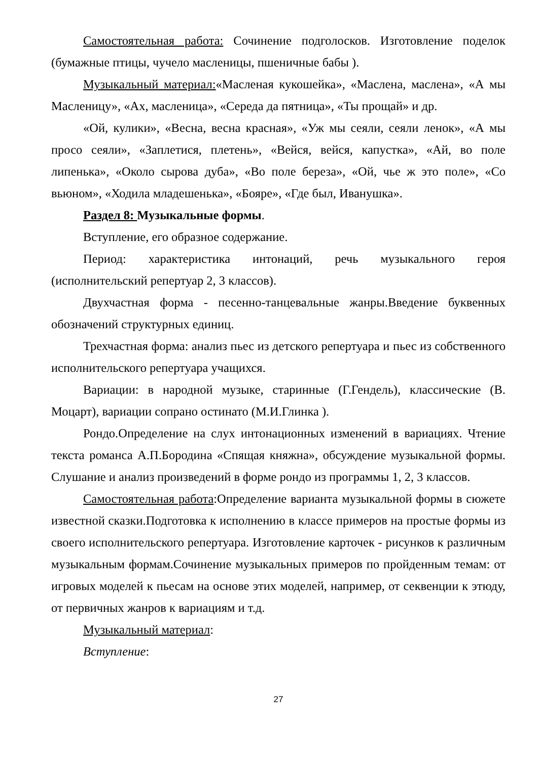Самостоятельная работа: Сочинение подголосков. Изготовление поделок (бумажные птицы, чучело масленицы, пшеничные бабы ).
Музыкальный материал:«Масленая кукошейка», «Маслена, маслена», «А мы Масленицу», «Ах, масленица», «Середа да пятница», «Ты прощай» и др.
«Ой, кулики», «Весна, весна красная», «Уж мы сеяли, сеяли ленок», «А мы просо сеяли», «Заплетися, плетень», «Вейся, вейся, капустка», «Ай, во поле липенька», «Около сырова дуба», «Во поле береза», «Ой, чье ж это поле», «Со вьюном», «Ходила младешенька», «Бояре», «Где был, Иванушка».
Раздел 8: Музыкальные формы.
Вступление, его образное содержание.
Период: характеристика интонаций, речь музыкального героя (исполнительский репертуар 2, 3 классов).
Двухчастная форма - песенно-танцевальные жанры.Введение буквенных обозначений структурных единиц.
Трехчастная форма: анализ пьес из детского репертуара и пьес из собственного исполнительского репертуара учащихся.
Вариации: в народной музыке, старинные (Г.Гендель), классические (В. Моцарт), вариации сопрано остинато (М.И.Глинка ).
Рондо.Определение на слух интонационных изменений в вариациях. Чтение текста романса А.П.Бородина «Спящая княжна», обсуждение музыкальной формы. Слушание и анализ произведений в форме рондо из программы 1, 2, 3 классов.
Самостоятельная работа:Определение варианта музыкальной формы в сюжете известной сказки.Подготовка к исполнению в классе примеров на простые формы из своего исполнительского репертуара. Изготовление карточек - рисунков к различным музыкальным формам.Сочинение музыкальных примеров по пройденным темам: от игровых моделей к пьесам на основе этих моделей, например, от секвенции к этюду, от первичных жанров к вариациям и т.д.
Музыкальный материал:
Вступление:
27